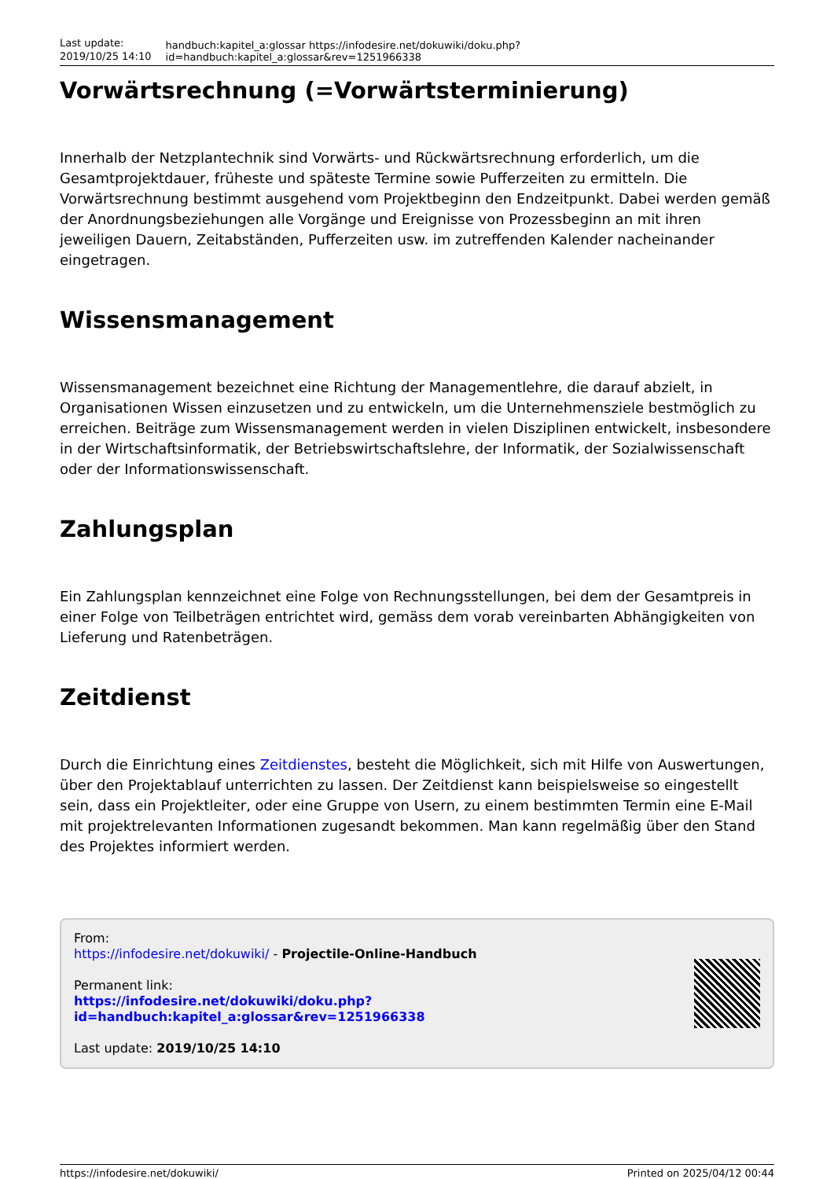Last update: 2019/10/25 14:10
handbuch:kapitel_a:glossar https://infodesire.net/dokuwiki/doku.php?id=handbuch:kapitel_a:glossar&rev=1251966338
Vorwärtsrechnung (=Vorwärtsterminierung)
Innerhalb der Netzplantechnik sind Vorwärts- und Rückwärtsrechnung erforderlich, um die Gesamtprojektdauer, früheste und späteste Termine sowie Pufferzeiten zu ermitteln. Die Vorwärtsrechnung bestimmt ausgehend vom Projektbeginn den Endzeitpunkt. Dabei werden gemäß der Anordnungsbeziehungen alle Vorgänge und Ereignisse von Prozessbeginn an mit ihren jeweiligen Dauern, Zeitabständen, Pufferzeiten usw. im zutreffenden Kalender nacheinander eingetragen.
Wissensmanagement
Wissensmanagement bezeichnet eine Richtung der Managementlehre, die darauf abzielt, in Organisationen Wissen einzusetzen und zu entwickeln, um die Unternehmensziele bestmöglich zu erreichen. Beiträge zum Wissensmanagement werden in vielen Disziplinen entwickelt, insbesondere in der Wirtschaftsinformatik, der Betriebswirtschaftslehre, der Informatik, der Sozialwissenschaft oder der Informationswissenschaft.
Zahlungsplan
Ein Zahlungsplan kennzeichnet eine Folge von Rechnungsstellungen, bei dem der Gesamtpreis in einer Folge von Teilbeträgen entrichtet wird, gemäss dem vorab vereinbarten Abhängigkeiten von Lieferung und Ratenbeträgen.
Zeitdienst
Durch die Einrichtung eines Zeitdienstes, besteht die Möglichkeit, sich mit Hilfe von Auswertungen, über den Projektablauf unterrichten zu lassen. Der Zeitdienst kann beispielsweise so eingestellt sein, dass ein Projektleiter, oder eine Gruppe von Usern, zu einem bestimmten Termin eine E-Mail mit projektrelevanten Informationen zugesandt bekommen. Man kann regelmäßig über den Stand des Projektes informiert werden.
From:
https://infodesire.net/dokuwiki/ - Projectile-Online-Handbuch
Permanent link:
https://infodesire.net/dokuwiki/doku.php?id=handbuch:kapitel_a:glossar&rev=1251966338
Last update: 2019/10/25 14:10
https://infodesire.net/dokuwiki/ Printed on 2025/04/12 00:44